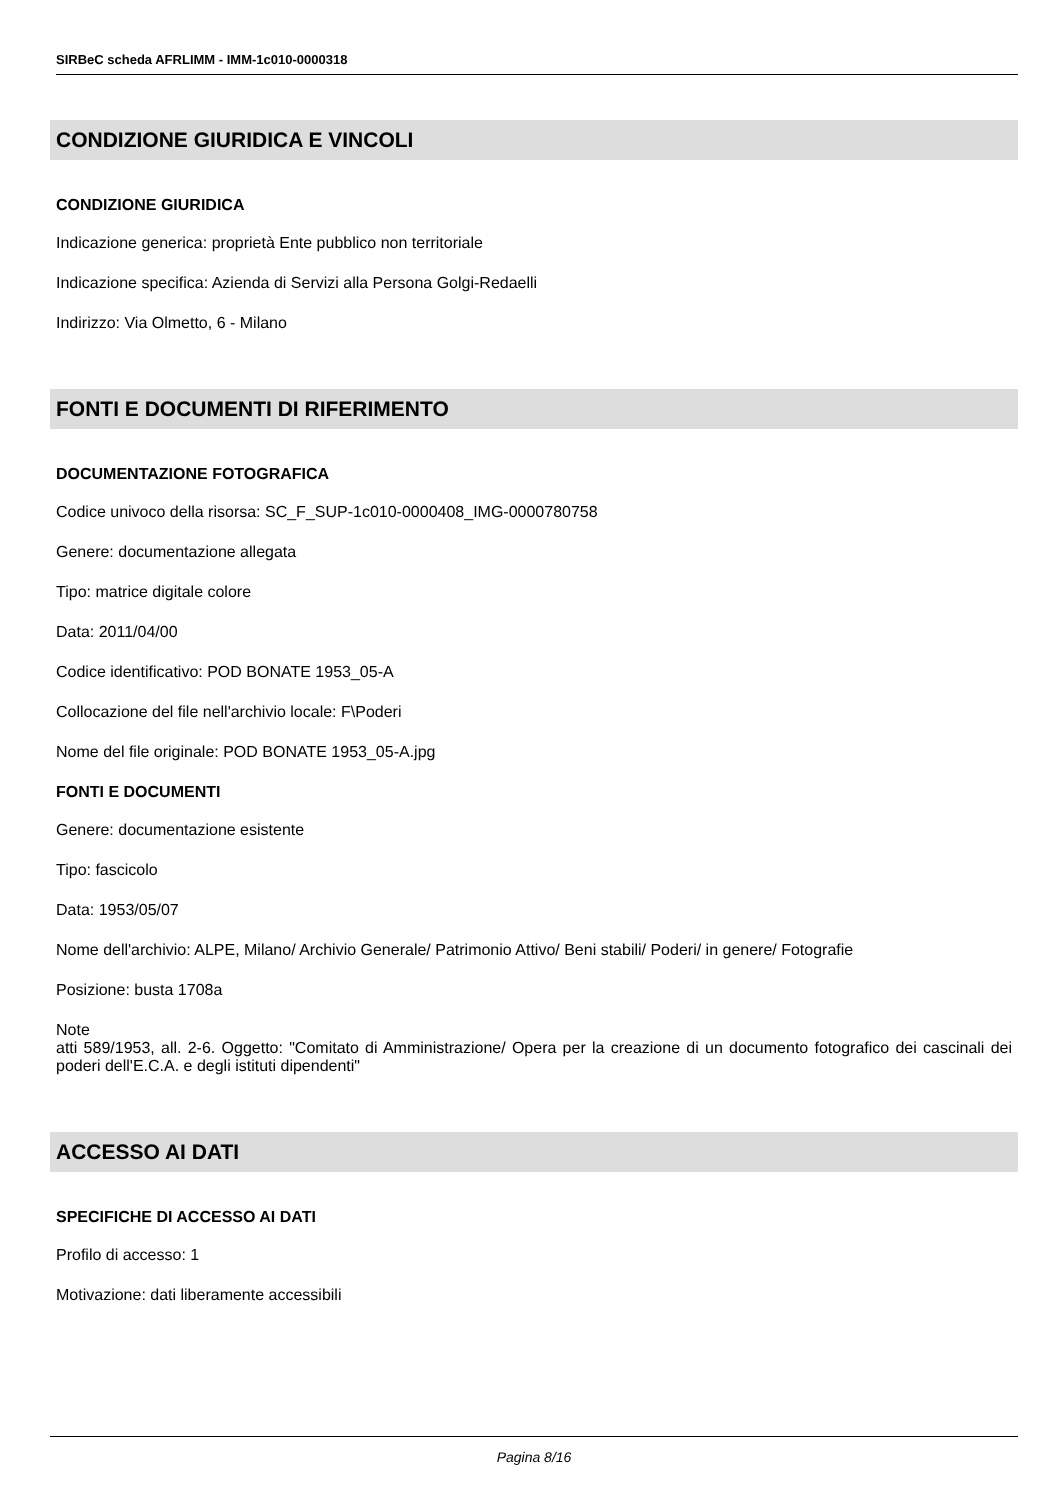SIRBeC scheda AFRLIMM - IMM-1c010-0000318
CONDIZIONE GIURIDICA E VINCOLI
CONDIZIONE GIURIDICA
Indicazione generica: proprietà Ente pubblico non territoriale
Indicazione specifica: Azienda di Servizi alla Persona Golgi-Redaelli
Indirizzo: Via Olmetto, 6 - Milano
FONTI E DOCUMENTI DI RIFERIMENTO
DOCUMENTAZIONE FOTOGRAFICA
Codice univoco della risorsa: SC_F_SUP-1c010-0000408_IMG-0000780758
Genere: documentazione allegata
Tipo: matrice digitale colore
Data: 2011/04/00
Codice identificativo: POD BONATE 1953_05-A
Collocazione del file nell'archivio locale: F\Poderi
Nome del file originale: POD BONATE 1953_05-A.jpg
FONTI E DOCUMENTI
Genere: documentazione esistente
Tipo: fascicolo
Data: 1953/05/07
Nome dell'archivio: ALPE, Milano/ Archivio Generale/ Patrimonio Attivo/ Beni stabili/ Poderi/ in genere/ Fotografie
Posizione: busta 1708a
Note
atti 589/1953, all. 2-6. Oggetto: "Comitato di Amministrazione/ Opera per la creazione di un documento fotografico dei cascinali dei poderi dell'E.C.A. e degli istituti dipendenti"
ACCESSO AI DATI
SPECIFICHE DI ACCESSO AI DATI
Profilo di accesso: 1
Motivazione: dati liberamente accessibili
Pagina 8/16